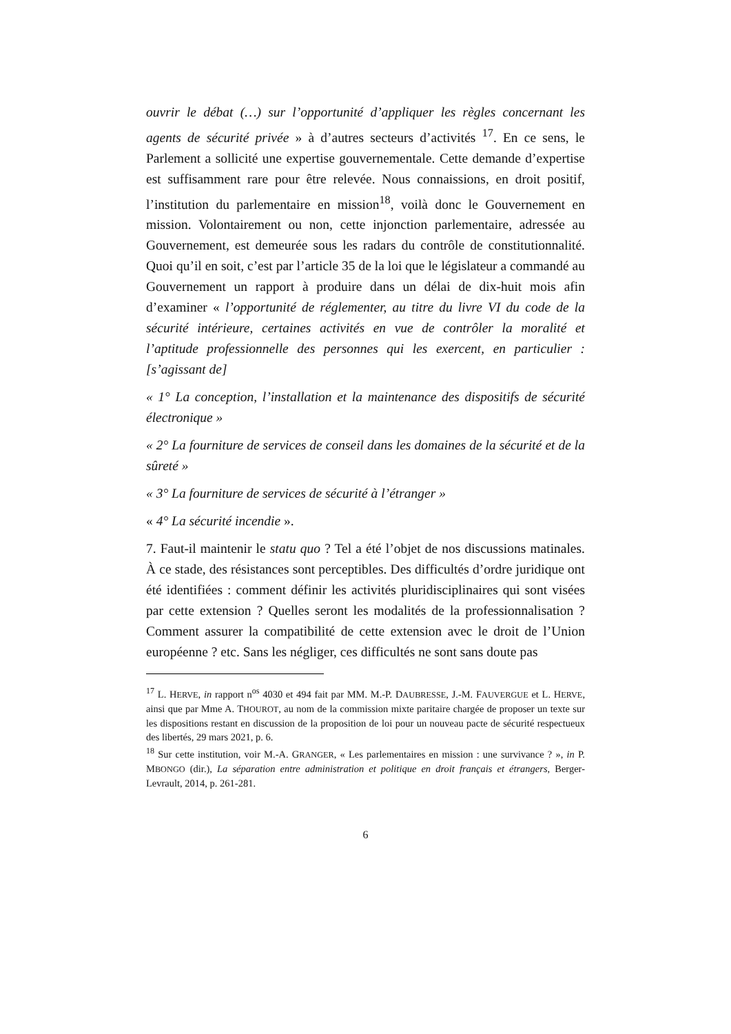ouvrir le débat (…) sur l’opportunité d’appliquer les règles concernant les agents de sécurité privée » à d’autres secteurs d’activités <sup>17</sup>. En ce sens, le Parlement a sollicité une expertise gouvernementale. Cette demande d’expertise est suffisamment rare pour être relevée. Nous connaissions, en droit positif, l’institution du parlementaire en mission<sup>18</sup>, voilà donc le Gouvernement en mission. Volontairement ou non, cette injonction parlementaire, adressée au Gouvernement, est demeurée sous les radars du contrôle de constitutionnalité. Quoi qu’il en soit, c’est par l’article 35 de la loi que le législateur a commandé au Gouvernement un rapport à produire dans un délai de dix-huit mois afin d’examiner « l’opportunité de réglementer, au titre du livre VI du code de la sécurité intérieure, certaines activités en vue de contrôler la moralité et l’aptitude professionnelle des personnes qui les exercent, en particulier :[s’agissant de]
« 1° La conception, l’installation et la maintenance des dispositifs de sécurité électronique »
« 2° La fourniture de services de conseil dans les domaines de la sécurité et de la sûreté »
« 3° La fourniture de services de sécurité à l’étranger »
« 4° La sécurité incendie ».
7. Faut-il maintenir le statu quo ? Tel a été l’objet de nos discussions matinales. À ce stade, des résistances sont perceptibles. Des difficultés d’ordre juridique ont été identifiées : comment définir les activités pluridisciplinaires qui sont visées par cette extension ? Quelles seront les modalités de la professionnalisation ? Comment assurer la compatibilité de cette extension avec le droit de l’Union européenne ? etc. Sans les négliger, ces difficultés ne sont sans doute pas
<sup>17</sup> L. HERVE, in rapport n<sup>os</sup> 4030 et 494 fait par MM. M.-P. DAUBRESSE, J.-M. FAUVERGUE et L. HERVE, ainsi que par Mme A. THOUROT, au nom de la commission mixte paritaire chargée de proposer un texte sur les dispositions restant en discussion de la proposition de loi pour un nouveau pacte de sécurité respectueux des libertés, 29 mars 2021, p. 6.
<sup>18</sup> Sur cette institution, voir M.-A. GRANGER, « Les parlementaires en mission : une survivance ? », in P. MBONGO (dir.), La séparation entre administration et politique en droit français et étrangers, Berger-Levrault, 2014, p. 261-281.
6